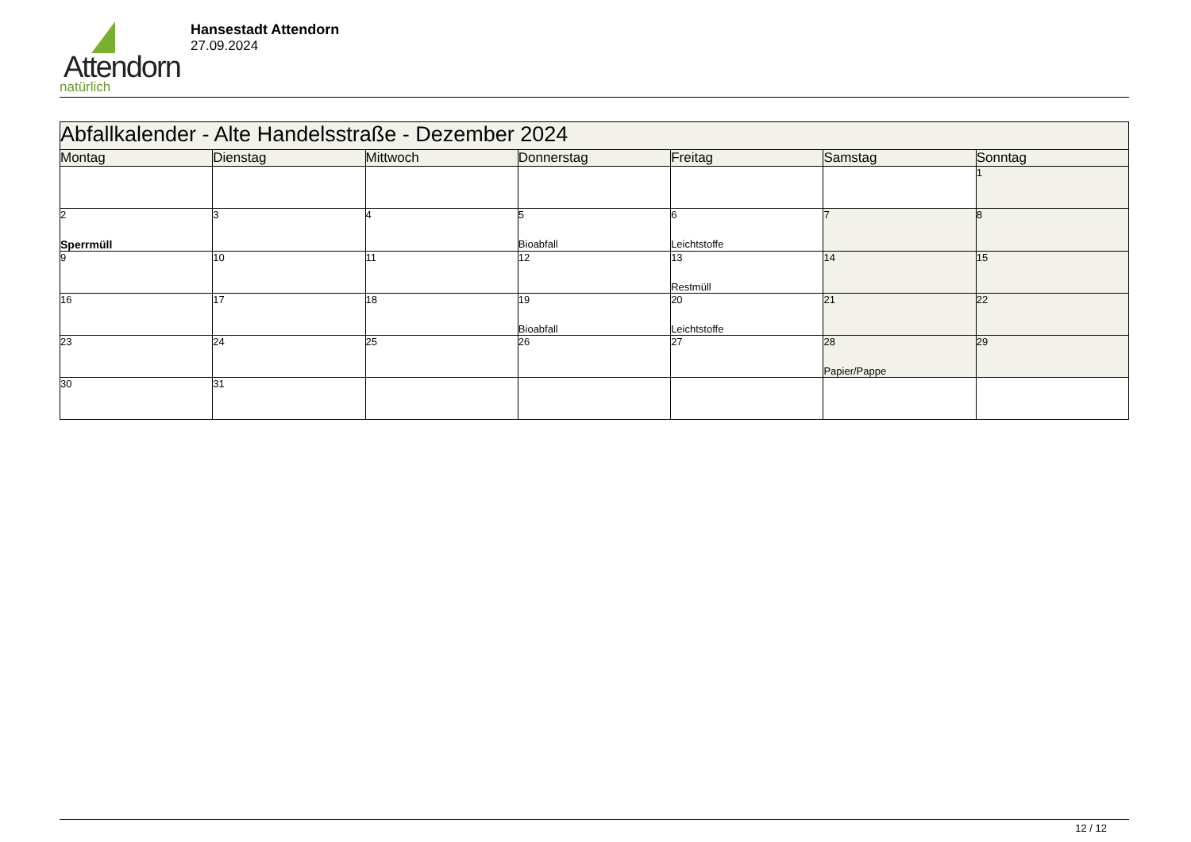Attendorn
natürlich
Hansestadt Attendorn
27.09.2024
| Abfallkalender - Alte Handelsstraße - Dezember 2024 | | | | | | |
| --- | --- | --- | --- | --- | --- | --- |
| Montag | Dienstag | Mittwoch | Donnerstag | Freitag | Samstag | Sonntag |
| | | | | | | 1 |
| 2 Sperrmüll | 3 | 4 | 5 Bioabfall | 6 Leichtstoffe | 7 | 8 |
| 9 | 10 | 11 | 12 | 13 Restmüll | 14 | 15 |
| 16 | 17 | 18 | 19 Bioabfall | 20 Leichtstoffe | 21 | 22 |
| 23 | 24 | 25 | 26 | 27 | 28 Papier/Pappe | 29 |
| 30 | 31 | | | | | |
12 / 12